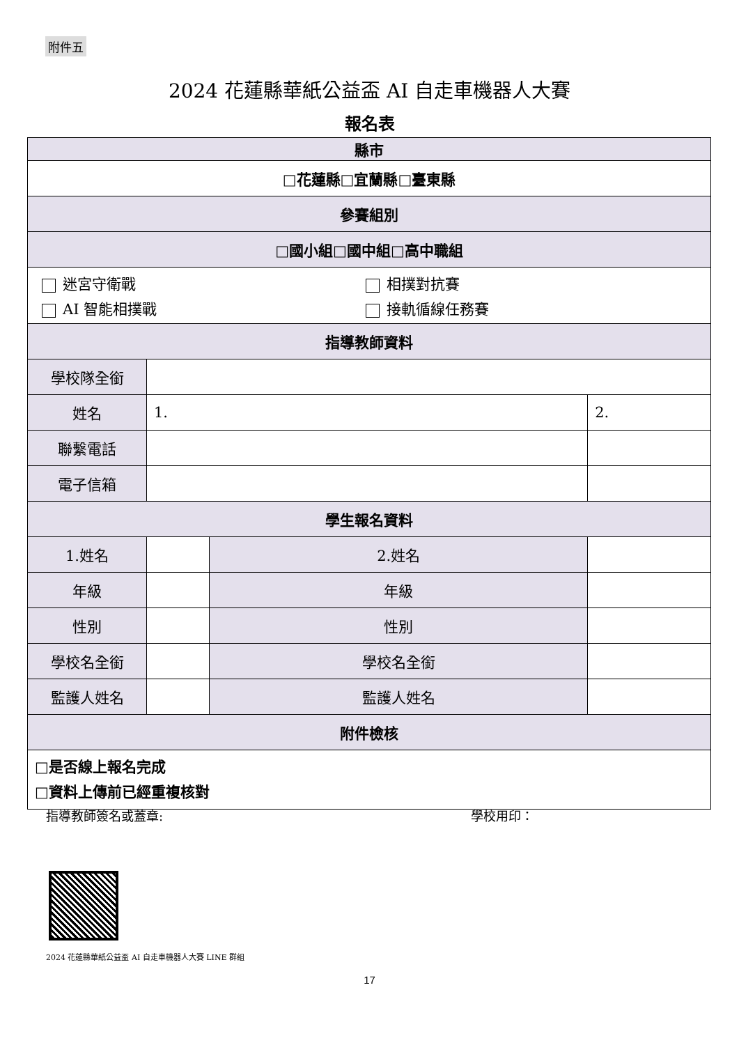附件五
2024 花蓮縣華紙公益盃 AI 自走車機器人大賽
報名表
| 縣市 | | | |
| □花蓮縣□宜蘭縣□臺東縣 | | | |
| 參賽組別 | | | |
| □國小組□國中組□高中職組 | | | |
| / 迷宮守衛戰 / 相撲對抗賽 / / AI 智能相撲戰 / 接軌循線任務賽 / | | | |
| 指導教師資料 | | | |
| 學校隊全銜 | | | |
| 姓名 | 1. | | 2. |
| 聯繫電話 | | | |
| 電子信箱 | | | |
| 學生報名資料 | | | |
| 1.姓名 | | 2.姓名 | |
| 年級 | | 年級 | |
| 性別 | | 性別 | |
| 學校名全銜 | | 學校名全銜 | |
| 監護人姓名 | | 監護人姓名 | |
| 附件檢核 | | | |
| □是否線上報名完成 □資料上傳前已經重複核對 | | | |
指導教師簽名或蓋章: 學校用印：
2024 花蓮縣華紙公益盃 AI 自走車機器人大賽 LINE 群組
17